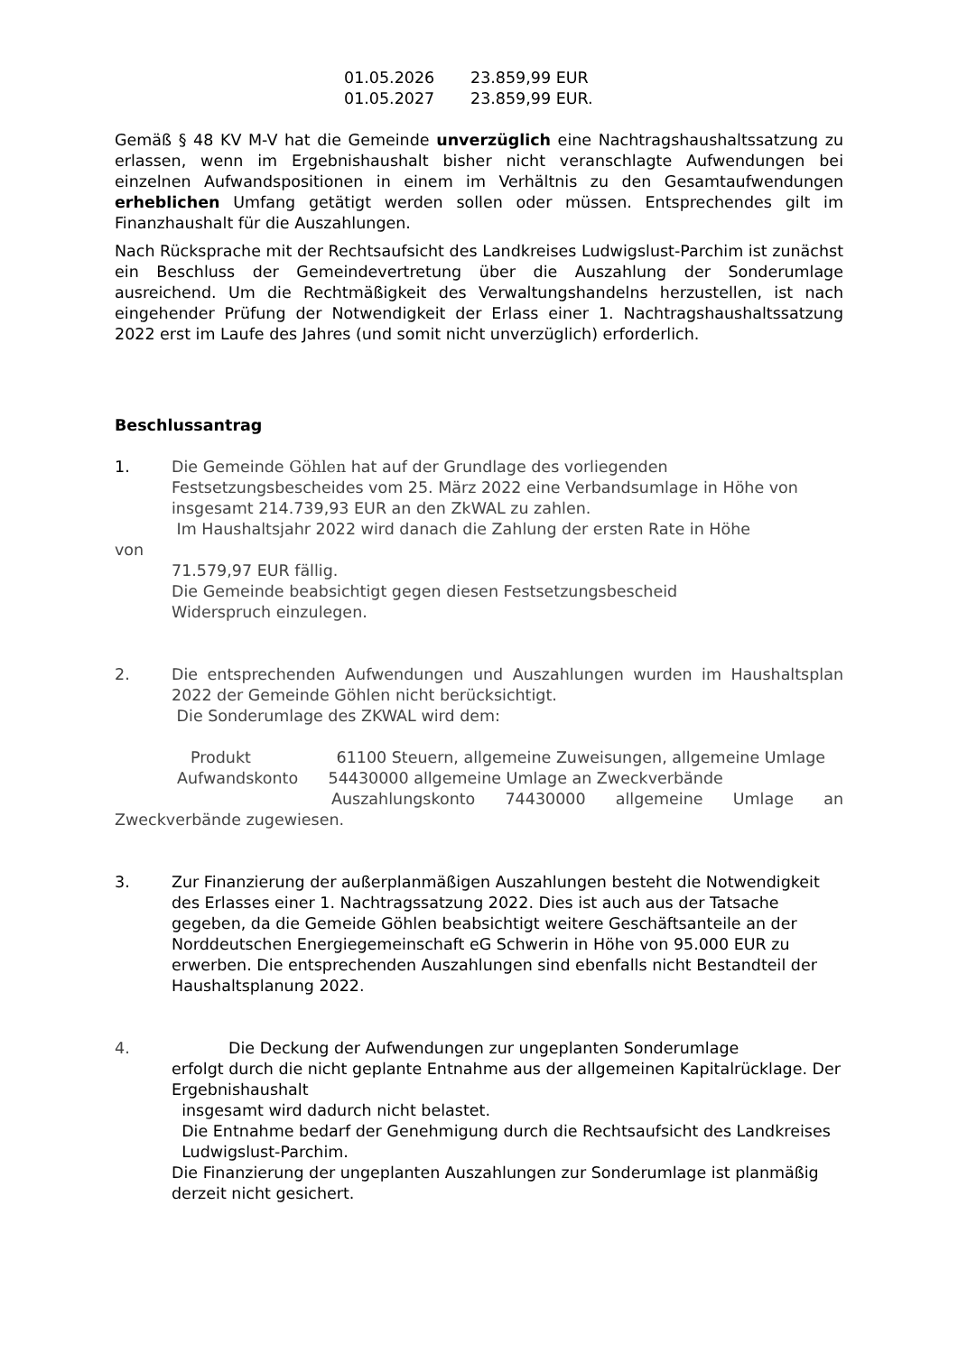01.05.2026 23.859,99 EUR
01.05.2027 23.859,99 EUR.
Gemäß § 48 KV M-V hat die Gemeinde unverzüglich eine Nachtragshaushaltssatzung zu erlassen, wenn im Ergebnishaushalt bisher nicht veranschlagte Aufwendungen bei einzelnen Aufwandspositionen in einem im Verhältnis zu den Gesamtaufwendungen erheblichen Umfang getätigt werden sollen oder müssen. Entsprechendes gilt im Finanzhaushalt für die Auszahlungen.
Nach Rücksprache mit der Rechtsaufsicht des Landkreises Ludwigslust-Parchim ist zunächst ein Beschluss der Gemeindevertretung über die Auszahlung der Sonderumlage ausreichend. Um die Rechtmäßigkeit des Verwaltungshandelns herzustellen, ist nach eingehender Prüfung der Notwendigkeit der Erlass einer 1. Nachtragshaushaltssatzung 2022 erst im Laufe des Jahres (und somit nicht unverzüglich) erforderlich.
Beschlussantrag
1. Die Gemeinde Göhlen hat auf der Grundlage des vorliegenden Festsetzungsbescheides vom 25. März 2022 eine Verbandsumlage in Höhe von insgesamt 214.739,93 EUR an den ZkWAL zu zahlen.
Im Haushaltsjahr 2022 wird danach die Zahlung der ersten Rate in Höhe
von
71.579,97 EUR fällig.
Die Gemeinde beabsichtigt gegen diesen Festsetzungsbescheid
Widerspruch einzulegen.
2. Die entsprechenden Aufwendungen und Auszahlungen wurden im Haushaltsplan 2022 der Gemeinde Göhlen nicht berücksichtigt.
Die Sonderumlage des ZKWAL wird dem:
Produkt 61100 Steuern, allgemeine Zuweisungen, allgemeine Umlage
Aufwandskonto 54430000 allgemeine Umlage an Zweckverbände
Auszahlungskonto 74430000 allgemeine Umlage an Zweckverbände zugewiesen.
3. Zur Finanzierung der außerplanmäßigen Auszahlungen besteht die Notwendigkeit des Erlasses einer 1. Nachtragssatzung 2022. Dies ist auch aus der Tatsache gegeben, da die Gemeide Göhlen beabsichtigt weitere Geschäftsanteile an der Norddeutschen Energiegemeinschaft eG Schwerin in Höhe von 95.000 EUR zu erwerben. Die entsprechenden Auszahlungen sind ebenfalls nicht Bestandteil der Haushaltsplanung 2022.
4. Die Deckung der Aufwendungen zur ungeplanten Sonderumlage
erfolgt durch die nicht geplante Entnahme aus der allgemeinen Kapitalrücklage. Der Ergebnishaushalt
insgesamt wird dadurch nicht belastet.
Die Entnahme bedarf der Genehmigung durch die Rechtsaufsicht des Landkreises
Ludwigslust-Parchim.
Die Finanzierung der ungeplanten Auszahlungen zur Sonderumlage ist planmäßig derzeit nicht gesichert.